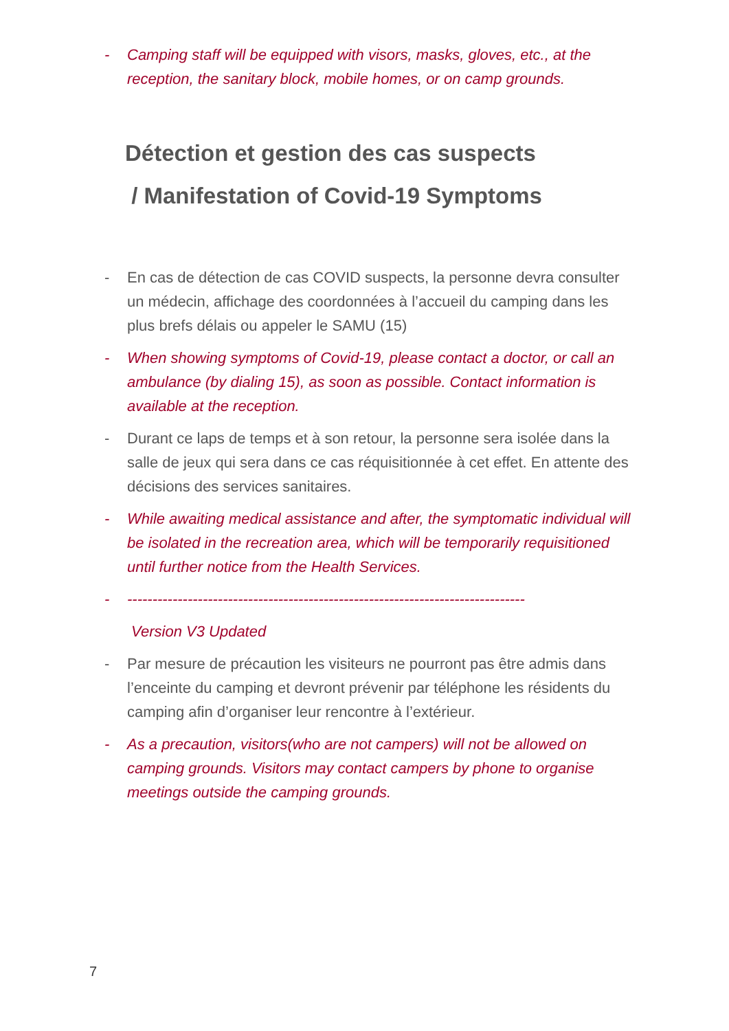- Camping staff will be equipped with visors, masks, gloves, etc., at the reception, the sanitary block, mobile homes, or on camp grounds.
Détection et gestion des cas suspects
/ Manifestation of Covid-19 Symptoms
- En cas de détection de cas COVID suspects, la personne devra consulter un médecin, affichage des coordonnées à l’accueil du camping dans les plus brefs délais ou appeler le SAMU (15)
- When showing symptoms of Covid-19, please contact a doctor, or call an ambulance (by dialing 15), as soon as possible. Contact information is available at the reception.
- Durant ce laps de temps et à son retour, la personne sera isolée dans la salle de jeux qui sera dans ce cas réquisitionnée à cet effet. En attente des décisions des services sanitaires.
- While awaiting medical assistance and after, the symptomatic individual will be isolated in the recreation area, which will be temporarily requisitioned until further notice from the Health Services.
- -------------------------------------------------------------------------------
Version V3 Updated
- Par mesure de précaution les visiteurs ne pourront pas être admis dans l’enceinte du camping et devront prévenir par téléphone les résidents du camping afin d’organiser leur rencontre à l’extérieur.
- As a precaution, visitors(who are not campers) will not be allowed on camping grounds. Visitors may contact campers by phone to organise meetings outside the camping grounds.
7